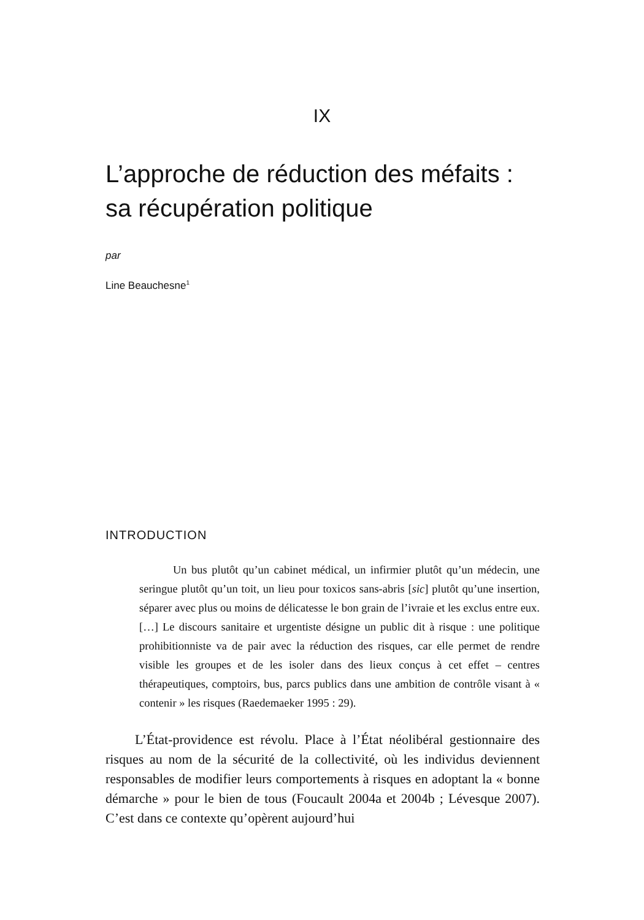IX
L’approche de réduction des méfaits :
sa récupération politique
par
Line Beauchesne<sup>1</sup>
INTRODUCTION
Un bus plutôt qu’un cabinet médical, un infirmier plutôt qu’un médecin, une seringue plutôt qu’un toit, un lieu pour toxicos sans-abris [sic] plutôt qu’une insertion, séparer avec plus ou moins de délicatesse le bon grain de l’ivraie et les exclus entre eux. […] Le discours sanitaire et urgentiste désigne un public dit à risque : une politique prohibitionniste va de pair avec la réduction des risques, car elle permet de rendre visible les groupes et de les isoler dans des lieux conçus à cet effet – centres thérapeutiques, comptoirs, bus, parcs publics dans une ambition de contrôle visant à « contenir » les risques (Raedemaeker 1995 : 29).
L’État-providence est révolu. Place à l’État néolibéral gestionnaire des risques au nom de la sécurité de la collectivité, où les individus deviennent responsables de modifier leurs comportements à risques en adoptant la « bonne démarche » pour le bien de tous (Foucault 2004a et 2004b ; Lévesque 2007). C’est dans ce contexte qu’opèrent aujourd’hui